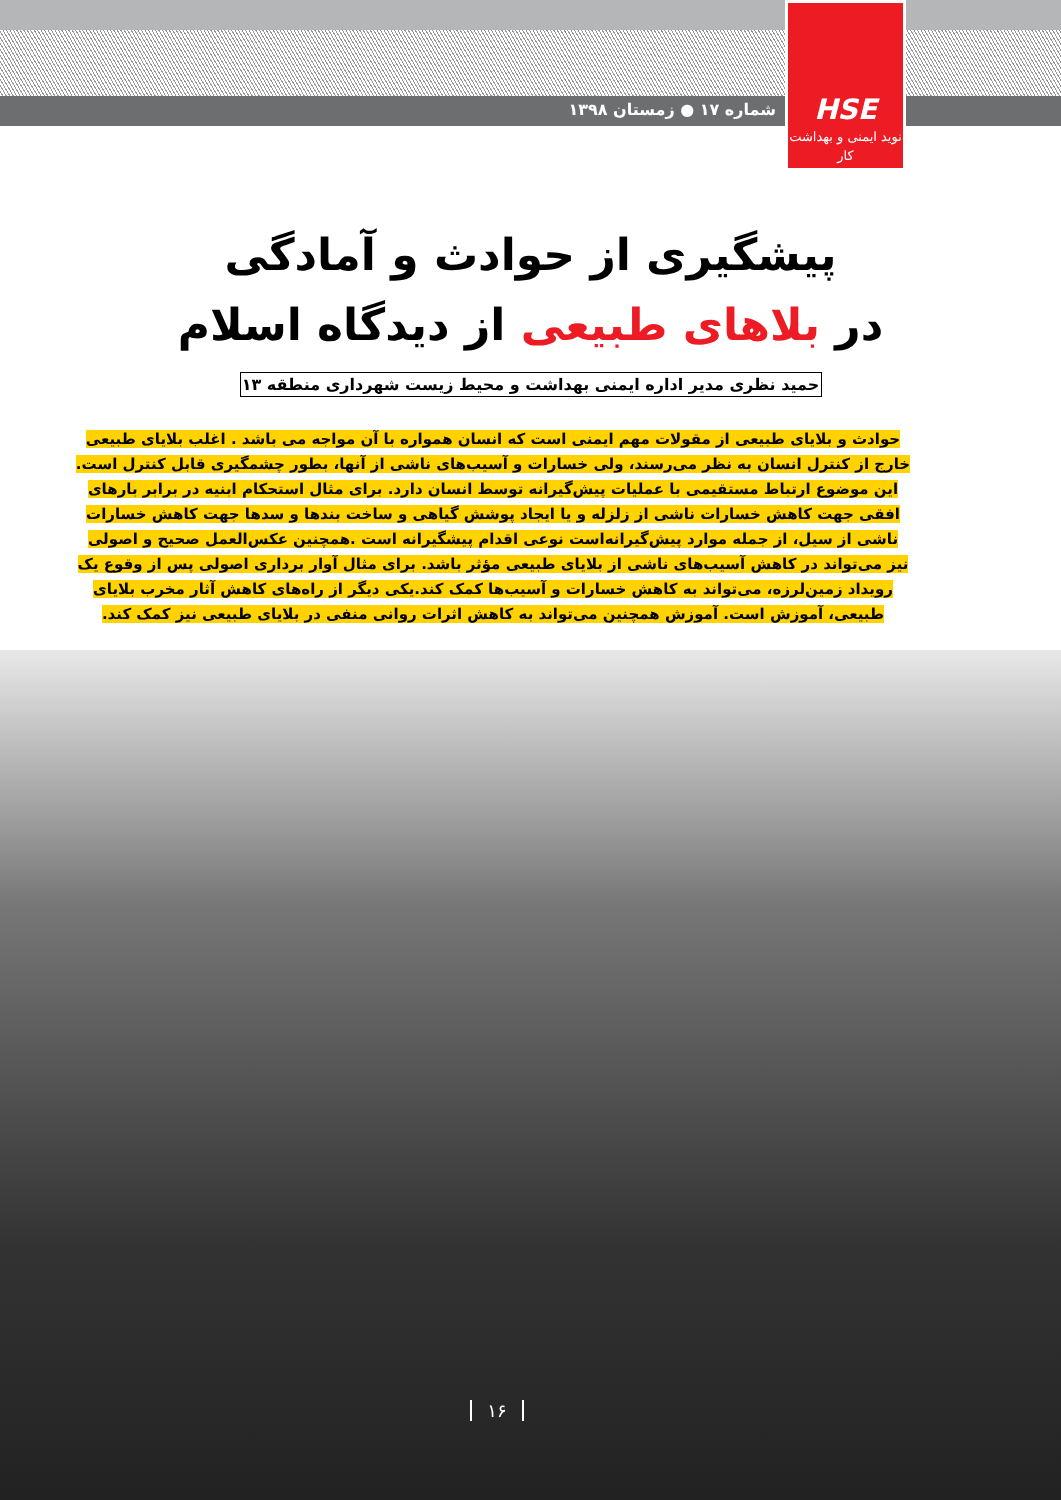HSE
نوید ایمنی و بهداشت کار
شماره ۱۷ ● زمستان ۱۳۹۸
پیشگیری از حوادث و آمادگی
در بلاهای طبیعی از دیدگاه اسلام
حمید نظری مدیر اداره ایمنی بهداشت و محیط زیست شهرداری منطقه ۱۳
حوادث و بلایای طبیعی از مقولات مهم ایمنی است که انسان همواره با آن مواجه می باشد . اغلب بلایای طبیعی خارج از کنترل انسان به نظر می‌رسند، ولی خسارات و آسیب‌های ناشی از آنها، بطور چشمگیری قابل کنترل است. این موضوع ارتباط مستقیمی با عملیات پیش‌گیرانه توسط انسان دارد. برای مثال استحکام ابنیه در برابر بارهای افقی جهت کاهش خسارات ناشی از زلزله و یا ایجاد پوشش گیاهی و ساخت بندها و سدها جهت کاهش خسارات ناشی از سیل، از جمله موارد پیش‌گیرانه‌است نوعی اقدام پیشگیرانه است .همچنین عکس‌العمل صحیح و اصولی نیز می‌تواند در کاهش آسیب‌های ناشی از بلایای طبیعی مؤثر باشد. برای مثال آوار برداری اصولی پس از وقوع یک رویداد زمین‌لرزه، می‌تواند به کاهش خسارات و آسیب‌ها کمک کند.یکی دیگر از راه‌های کاهش آثار مخرب بلایای طبیعی، آموزش است. آموزش همچنین می‌تواند به کاهش اثرات روانی منفی در بلایای طبیعی نیز کمک کند.
۱۶